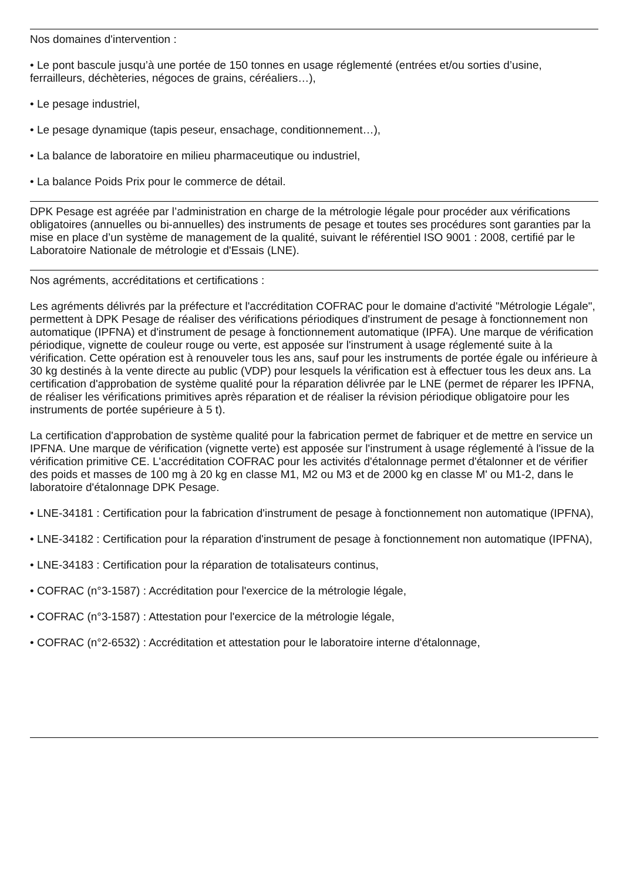Nos domaines d'intervention :
• Le pont bascule jusqu’à une portée de 150 tonnes en usage réglementé (entrées et/ou sorties d’usine, ferrailleurs, déchèteries, négoces de grains, céréaliers…),
• Le pesage industriel,
• Le pesage dynamique (tapis peseur, ensachage, conditionnement…),
• La balance de laboratoire en milieu pharmaceutique ou industriel,
• La balance Poids Prix pour le commerce de détail.
DPK Pesage est agréée par l’administration en charge de la métrologie légale pour procéder aux vérifications obligatoires (annuelles ou bi-annuelles) des instruments de pesage et toutes ses procédures sont garanties par la mise en place d’un système de management de la qualité, suivant le référentiel ISO 9001 : 2008, certifié par le Laboratoire Nationale de métrologie et d'Essais (LNE).
Nos agréments, accréditations et certifications :
Les agréments délivrés par la préfecture et l'accréditation COFRAC pour le domaine d'activité "Métrologie Légale", permettent à DPK Pesage de réaliser des vérifications périodiques d'instrument de pesage à fonctionnement non automatique (IPFNA) et d'instrument de pesage à fonctionnement automatique (IPFA). Une marque de vérification périodique, vignette de couleur rouge ou verte, est apposée sur l'instrument à usage réglementé suite à la vérification. Cette opération est à renouveler tous les ans, sauf pour les instruments de portée égale ou inférieure à 30 kg destinés à la vente directe au public (VDP) pour lesquels la vérification est à effectuer tous les deux ans. La certification d'approbation de système qualité pour la réparation délivrée par le LNE (permet de réparer les IPFNA, de réaliser les vérifications primitives après réparation et de réaliser la révision périodique obligatoire pour les instruments de portée supérieure à 5 t).
La certification d'approbation de système qualité pour la fabrication permet de fabriquer et de mettre en service un IPFNA. Une marque de vérification (vignette verte) est apposée sur l'instrument à usage réglementé à l'issue de la vérification primitive CE. L'accréditation COFRAC pour les activités d'étalonnage permet d'étalonner et de vérifier des poids et masses de 100 mg à 20 kg en classe M1, M2 ou M3 et de 2000 kg en classe M' ou M1-2, dans le laboratoire d'étalonnage DPK Pesage.
• LNE-34181 : Certification pour la fabrication d'instrument de pesage à fonctionnement non automatique (IPFNA),
• LNE-34182 : Certification pour la réparation d'instrument de pesage à fonctionnement non automatique (IPFNA),
• LNE-34183 : Certification pour la réparation de totalisateurs continus,
• COFRAC (n°3-1587) : Accréditation pour l'exercice de la métrologie légale,
• COFRAC (n°3-1587) : Attestation pour l'exercice de la métrologie légale,
• COFRAC (n°2-6532) : Accréditation et attestation pour le laboratoire interne d'étalonnage,